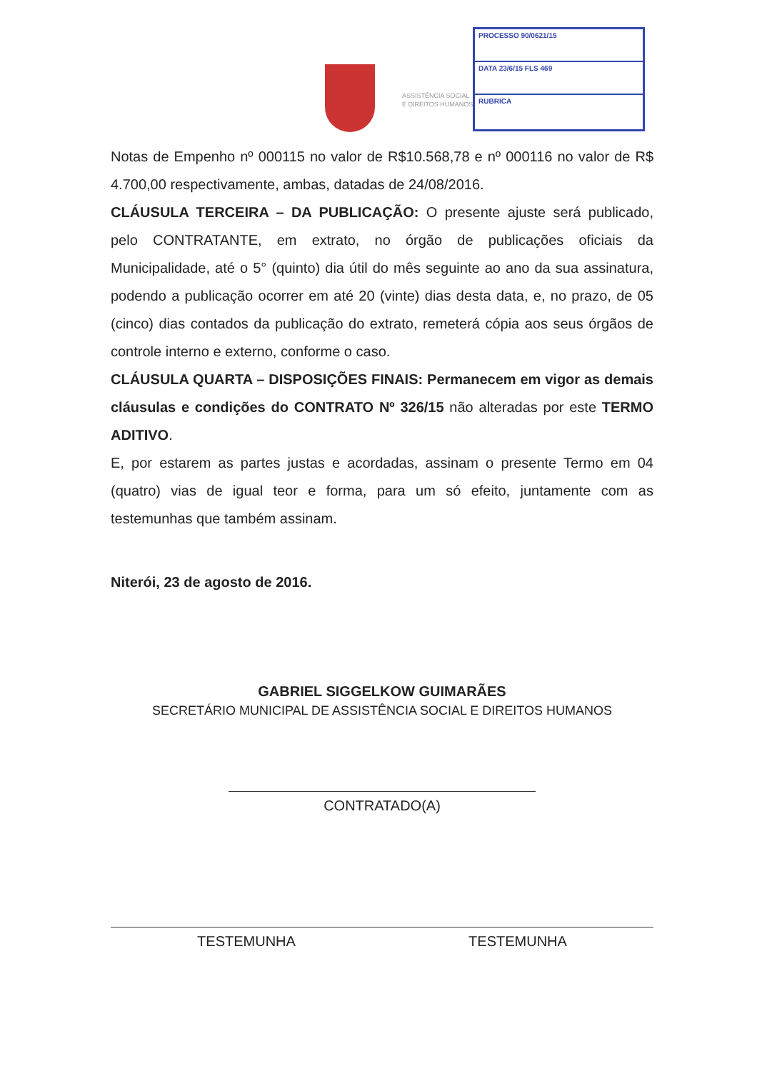ASSISTÊNCIA SOCIAL
E DIREITOS HUMANOS
PROCESSO 90/0621/15
DATA 23/6/15 FLS 469
RUBRICA
Notas de Empenho nº 000115 no valor de R$10.568,78 e nº 000116 no valor de R$ 4.700,00 respectivamente, ambas, datadas de 24/08/2016.
CLÁUSULA TERCEIRA – DA PUBLICAÇÃO: O presente ajuste será publicado, pelo CONTRATANTE, em extrato, no órgão de publicações oficiais da Municipalidade, até o 5° (quinto) dia útil do mês seguinte ao ano da sua assinatura, podendo a publicação ocorrer em até 20 (vinte) dias desta data, e, no prazo, de 05 (cinco) dias contados da publicação do extrato, remeterá cópia aos seus órgãos de controle interno e externo, conforme o caso.
CLÁUSULA QUARTA – DISPOSIÇÕES FINAIS: Permanecem em vigor as demais cláusulas e condições do CONTRATO Nº 326/15 não alteradas por este TERMO ADITIVO.
E, por estarem as partes justas e acordadas, assinam o presente Termo em 04 (quatro) vias de igual teor e forma, para um só efeito, juntamente com as testemunhas que também assinam.
Niterói, 23 de agosto de 2016.
GABRIEL SIGGELKOW GUIMARÃES
SECRETÁRIO MUNICIPAL DE ASSISTÊNCIA SOCIAL E DIREITOS HUMANOS
CONTRATADO(A)
TESTEMUNHA TESTEMUNHA